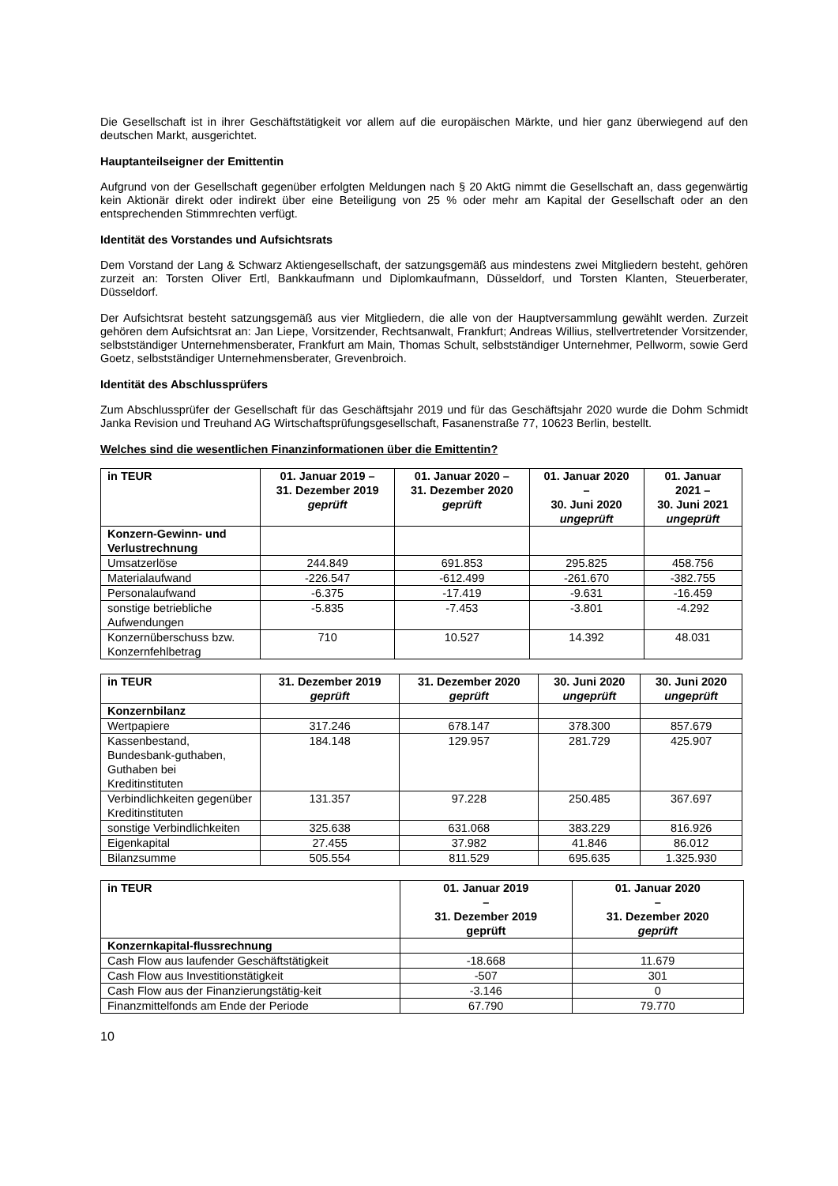Die Gesellschaft ist in ihrer Geschäftstätigkeit vor allem auf die europäischen Märkte, und hier ganz überwiegend auf den deutschen Markt, ausgerichtet.
Hauptanteilseigner der Emittentin
Aufgrund von der Gesellschaft gegenüber erfolgten Meldungen nach § 20 AktG nimmt die Gesellschaft an, dass gegenwärtig kein Aktionär direkt oder indirekt über eine Beteiligung von 25 % oder mehr am Kapital der Gesellschaft oder an den entsprechenden Stimmrechten verfügt.
Identität des Vorstandes und Aufsichtsrats
Dem Vorstand der Lang & Schwarz Aktiengesellschaft, der satzungsgemäß aus mindestens zwei Mitgliedern besteht, gehören zurzeit an: Torsten Oliver Ertl, Bankkaufmann und Diplomkaufmann, Düsseldorf, und Torsten Klanten, Steuerberater, Düsseldorf.
Der Aufsichtsrat besteht satzungsgemäß aus vier Mitgliedern, die alle von der Hauptversammlung gewählt werden. Zurzeit gehören dem Aufsichtsrat an: Jan Liepe, Vorsitzender, Rechtsanwalt, Frankfurt; Andreas Willius, stellvertretender Vorsitzender, selbstständiger Unternehmensberater, Frankfurt am Main, Thomas Schult, selbstständiger Unternehmer, Pellworm, sowie Gerd Goetz, selbstständiger Unternehmensberater, Grevenbroich.
Identität des Abschlussprüfers
Zum Abschlussprüfer der Gesellschaft für das Geschäftsjahr 2019 und für das Geschäftsjahr 2020 wurde die Dohm Schmidt Janka Revision und Treuhand AG Wirtschaftsprüfungsgesellschaft, Fasanenstraße 77, 10623 Berlin, bestellt.
Welches sind die wesentlichen Finanzinformationen über die Emittentin?
| in TEUR | 01. Januar 2019 – 31. Dezember 2019 geprüft | 01. Januar 2020 – 31. Dezember 2020 geprüft | 01. Januar 2020 – 30. Juni 2020 ungeprüft | 01. Januar 2021 – 30. Juni 2021 ungeprüft |
| --- | --- | --- | --- | --- |
| Konzern-Gewinn- und Verlustrechnung | | | | |
| Umsatzerlöse | 244.849 | 691.853 | 295.825 | 458.756 |
| Materialaufwand | -226.547 | -612.499 | -261.670 | -382.755 |
| Personalaufwand | -6.375 | -17.419 | -9.631 | -16.459 |
| sonstige betriebliche Aufwendungen | -5.835 | -7.453 | -3.801 | -4.292 |
| Konzernüberschuss bzw. Konzernfehlbetrag | 710 | 10.527 | 14.392 | 48.031 |
| in TEUR | 31. Dezember 2019 geprüft | 31. Dezember 2020 geprüft | 30. Juni 2020 ungeprüft | 30. Juni 2020 ungeprüft |
| --- | --- | --- | --- | --- |
| Konzernbilanz | | | | |
| Wertpapiere | 317.246 | 678.147 | 378.300 | 857.679 |
| Kassenbestand, Bundesbank-guthaben, Guthaben bei Kreditinstituten | 184.148 | 129.957 | 281.729 | 425.907 |
| Verbindlichkeiten gegenüber Kreditinstituten | 131.357 | 97.228 | 250.485 | 367.697 |
| sonstige Verbindlichkeiten | 325.638 | 631.068 | 383.229 | 816.926 |
| Eigenkapital | 27.455 | 37.982 | 41.846 | 86.012 |
| Bilanzsumme | 505.554 | 811.529 | 695.635 | 1.325.930 |
| in TEUR | 01. Januar 2019 – 31. Dezember 2019 geprüft | 01. Januar 2020 – 31. Dezember 2020 geprüft |
| --- | --- | --- |
| Konzernkapital-flussrechnung | | |
| Cash Flow aus laufender Geschäftstätigkeit | -18.668 | 11.679 |
| Cash Flow aus Investitionstätigkeit | -507 | 301 |
| Cash Flow aus der Finanzierungstätig-keit | -3.146 | 0 |
| Finanzmittelfonds am Ende der Periode | 67.790 | 79.770 |
10